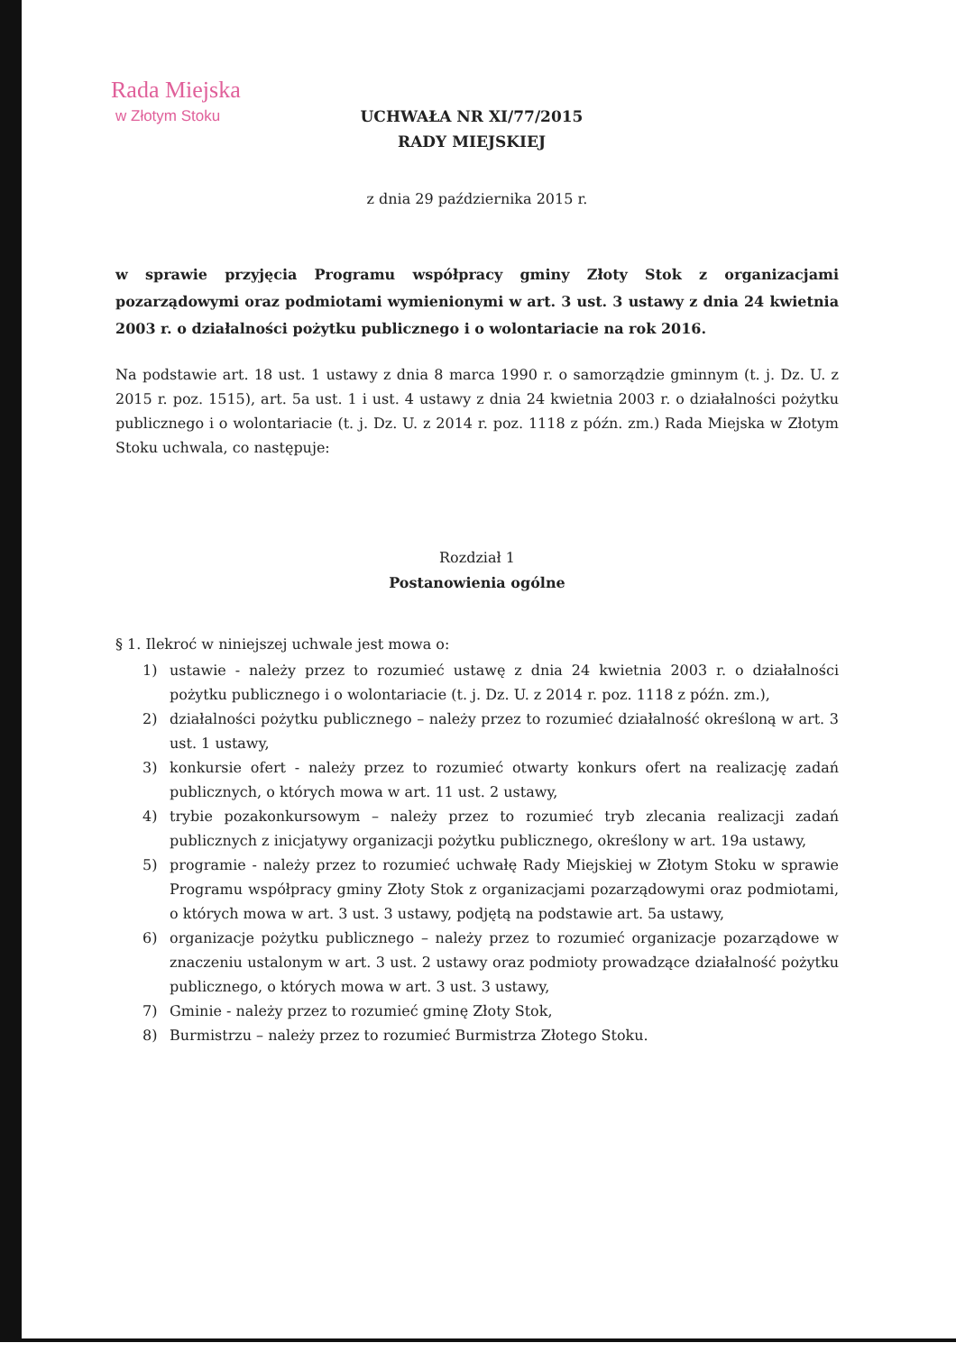Rada Miejska
w Złotym Stoku
UCHWAŁA NR XI/77/2015
RADY MIEJSKIEJ
z dnia 29 października 2015 r.
w sprawie przyjęcia Programu współpracy gminy Złoty Stok z organizacjami pozarządowymi oraz podmiotami wymienionymi w art. 3 ust. 3 ustawy z dnia 24 kwietnia 2003 r. o działalności pożytku publicznego i o wolontariacie na rok 2016.
Na podstawie art. 18 ust. 1 ustawy z dnia 8 marca 1990 r. o samorządzie gminnym (t. j. Dz. U. z 2015 r. poz. 1515), art. 5a ust. 1 i ust. 4 ustawy z dnia 24 kwietnia 2003 r. o działalności pożytku publicznego i o wolontariacie (t. j. Dz. U. z 2014 r. poz. 1118 z późn. zm.) Rada Miejska w Złotym Stoku uchwala, co następuje:
Rozdział 1
Postanowienia ogólne
§ 1. Ilekroć w niniejszej uchwale jest mowa o:
1) ustawie - należy przez to rozumieć ustawę z dnia 24 kwietnia 2003 r. o działalności pożytku publicznego i o wolontariacie (t. j. Dz. U. z 2014 r. poz. 1118 z późn. zm.),
2) działalności pożytku publicznego – należy przez to rozumieć działalność określoną w art. 3 ust. 1 ustawy,
3) konkursie ofert - należy przez to rozumieć otwarty konkurs ofert na realizację zadań publicznych, o których mowa w art. 11 ust. 2 ustawy,
4) trybie pozakonkursowym – należy przez to rozumieć tryb zlecania realizacji zadań publicznych z inicjatywy organizacji pożytku publicznego, określony w art. 19a ustawy,
5) programie - należy przez to rozumieć uchwałę Rady Miejskiej w Złotym Stoku w sprawie Programu współpracy gminy Złoty Stok z organizacjami pozarządowymi oraz podmiotami, o których mowa w art. 3 ust. 3 ustawy, podjętą na podstawie art. 5a ustawy,
6) organizacje pożytku publicznego – należy przez to rozumieć organizacje pozarządowe w znaczeniu ustalonym w art. 3 ust. 2 ustawy oraz podmioty prowadzące działalność pożytku publicznego, o których mowa w art. 3 ust. 3 ustawy,
7) Gminie - należy przez to rozumieć gminę Złoty Stok,
8) Burmistrzu – należy przez to rozumieć Burmistrza Złotego Stoku.